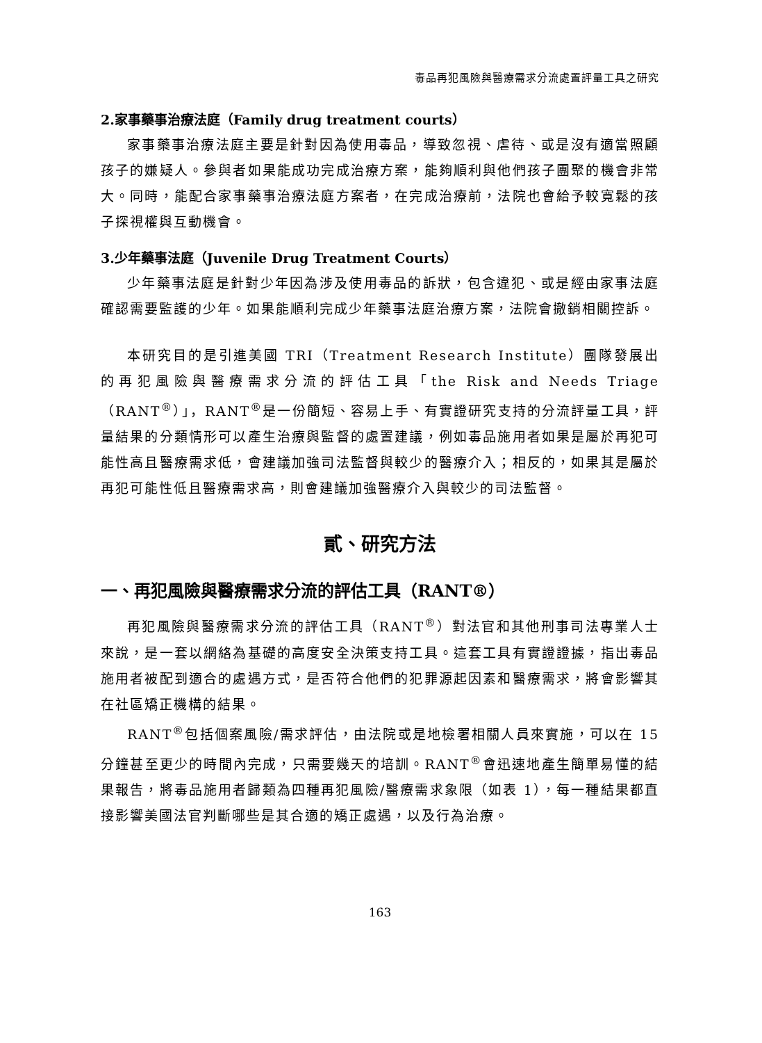毒品再犯風險與醫療需求分流處置評量工具之研究
2.家事藥事治療法庭（Family drug treatment courts）
家事藥事治療法庭主要是針對因為使用毒品，導致忽視、虐待、或是沒有適當照顧孩子的嫌疑人。參與者如果能成功完成治療方案，能夠順利與他們孩子團聚的機會非常大。同時，能配合家事藥事治療法庭方案者，在完成治療前，法院也會給予較寬鬆的孩子探視權與互動機會。
3.少年藥事法庭（Juvenile Drug Treatment Courts）
少年藥事法庭是針對少年因為涉及使用毒品的訴狀，包含違犯、或是經由家事法庭確認需要監護的少年。如果能順利完成少年藥事法庭治療方案，法院會撤銷相關控訴。
本研究目的是引進美國 TRI（Treatment Research Institute）團隊發展出的再犯風險與醫療需求分流的評估工具「the Risk and Needs Triage（RANT<sup>®</sup>）」，RANT<sup>®</sup>是一份簡短、容易上手、有實證研究支持的分流評量工具，評量結果的分類情形可以產生治療與監督的處置建議，例如毒品施用者如果是屬於再犯可能性高且醫療需求低，會建議加強司法監督與較少的醫療介入；相反的，如果其是屬於再犯可能性低且醫療需求高，則會建議加強醫療介入與較少的司法監督。
貳、研究方法
一、再犯風險與醫療需求分流的評估工具（RANT®）
再犯風險與醫療需求分流的評估工具（RANT<sup>®</sup>）對法官和其他刑事司法專業人士來說，是一套以網絡為基礎的高度安全決策支持工具。這套工具有實證證據，指出毒品施用者被配到適合的處遇方式，是否符合他們的犯罪源起因素和醫療需求，將會影響其在社區矯正機構的結果。
RANT<sup>®</sup>包括個案風險/需求評估，由法院或是地檢署相關人員來實施，可以在 15 分鐘甚至更少的時間內完成，只需要幾天的培訓。RANT<sup>®</sup>會迅速地產生簡單易懂的結果報告，將毒品施用者歸類為四種再犯風險/醫療需求象限（如表 1），每一種結果都直接影響美國法官判斷哪些是其合適的矯正處遇，以及行為治療。
163